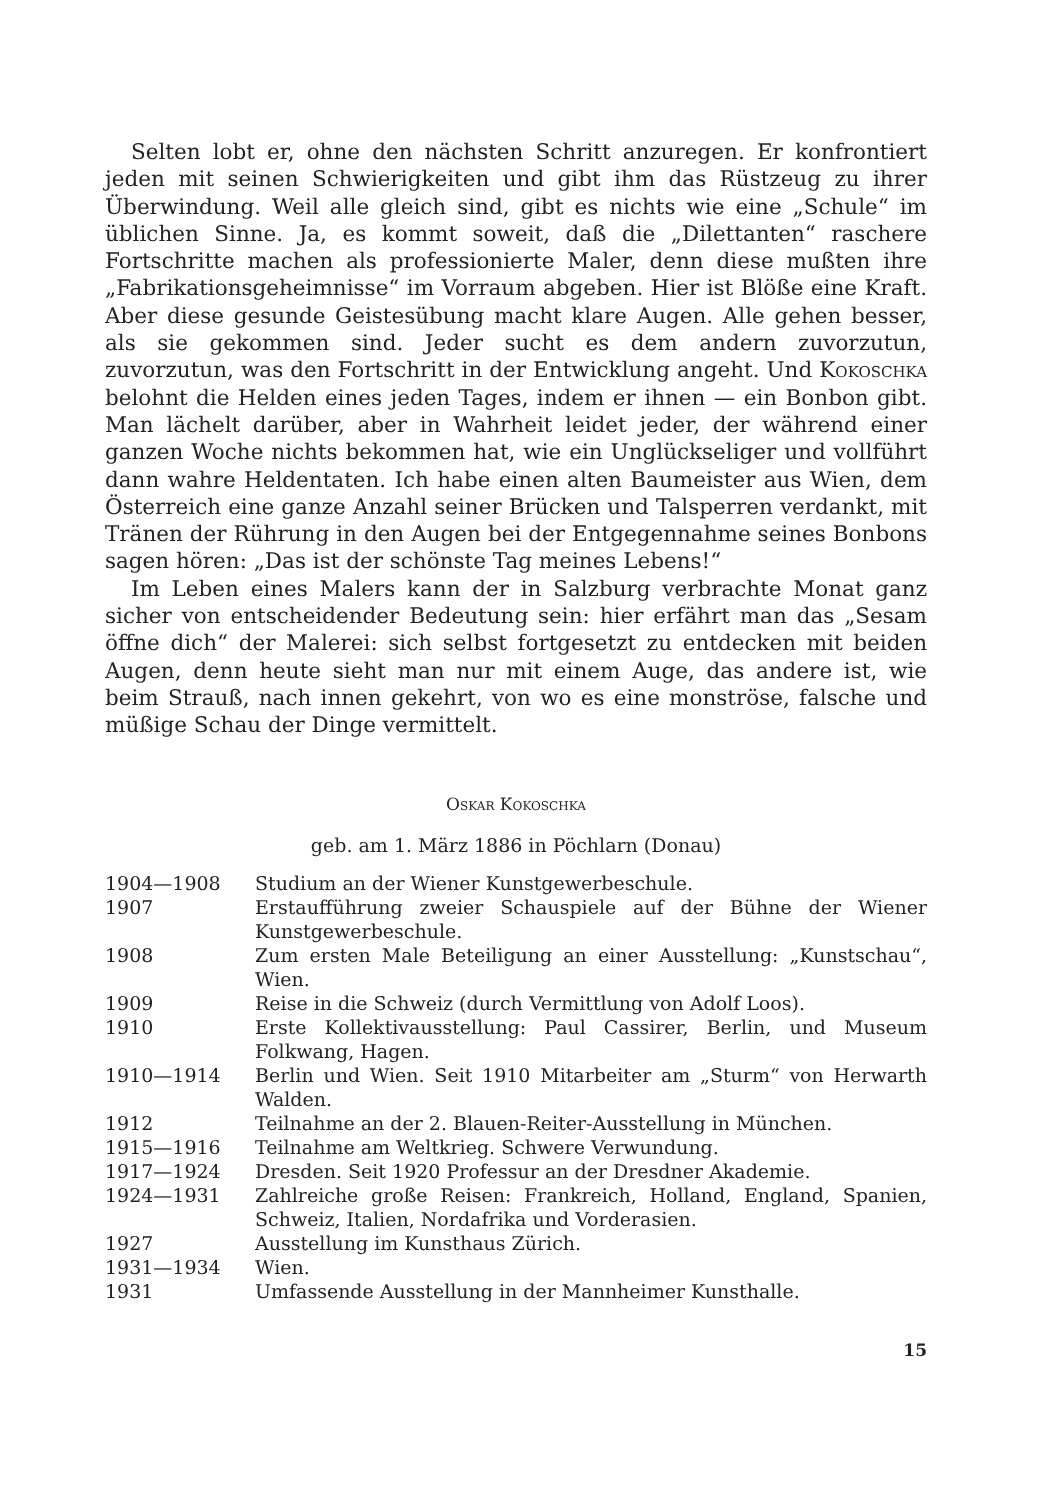Selten lobt er, ohne den nächsten Schritt anzuregen. Er konfrontiert jeden mit seinen Schwierigkeiten und gibt ihm das Rüstzeug zu ihrer Überwindung. Weil alle gleich sind, gibt es nichts wie eine „Schule“ im üblichen Sinne. Ja, es kommt soweit, daß die „Dilettanten“ raschere Fortschritte machen als professionierte Maler, denn diese mußten ihre „Fabrikationsgeheimnisse“ im Vorraum abgeben. Hier ist Blöße eine Kraft. Aber diese gesunde Geistesübung macht klare Augen. Alle gehen besser, als sie gekommen sind. Jeder sucht es dem andern zuvorzutun, zuvorzutun, was den Fortschritt in der Entwicklung angeht. Und Kokoschka belohnt die Helden eines jeden Tages, indem er ihnen — ein Bonbon gibt. Man lächelt darüber, aber in Wahrheit leidet jeder, der während einer ganzen Woche nichts bekommen hat, wie ein Unglückseliger und vollführt dann wahre Heldentaten. Ich habe einen alten Baumeister aus Wien, dem Österreich eine ganze Anzahl seiner Brücken und Talsperren verdankt, mit Tränen der Rührung in den Augen bei der Entgegennahme seines Bonbons sagen hören: „Das ist der schönste Tag meines Lebens!“
Im Leben eines Malers kann der in Salzburg verbrachte Monat ganz sicher von entscheidender Bedeutung sein: hier erfährt man das „Sesam öffne dich“ der Malerei: sich selbst fortgesetzt zu entdecken mit beiden Augen, denn heute sieht man nur mit einem Auge, das andere ist, wie beim Strauß, nach innen gekehrt, von wo es eine monströse, falsche und müßige Schau der Dinge vermittelt.
Oskar Kokoschka
geb. am 1. März 1886 in Pöchlarn (Donau)
| 1904—1908 | Studium an der Wiener Kunstgewerbeschule. |
| 1907 | Erstaufführung zweier Schauspiele auf der Bühne der Wiener Kunstgewerbeschule. |
| 1908 | Zum ersten Male Beteiligung an einer Ausstellung: „Kunstschau“, Wien. |
| 1909 | Reise in die Schweiz (durch Vermittlung von Adolf Loos). |
| 1910 | Erste Kollektivausstellung: Paul Cassirer, Berlin, und Museum Folkwang, Hagen. |
| 1910—1914 | Berlin und Wien. Seit 1910 Mitarbeiter am „Sturm“ von Herwarth Walden. |
| 1912 | Teilnahme an der 2. Blauen-Reiter-Ausstellung in München. |
| 1915—1916 | Teilnahme am Weltkrieg. Schwere Verwundung. |
| 1917—1924 | Dresden. Seit 1920 Professur an der Dresdner Akademie. |
| 1924—1931 | Zahlreiche große Reisen: Frankreich, Holland, England, Spanien, Schweiz, Italien, Nordafrika und Vorderasien. |
| 1927 | Ausstellung im Kunsthaus Zürich. |
| 1931—1934 | Wien. |
| 1931 | Umfassende Ausstellung in der Mannheimer Kunsthalle. |
15